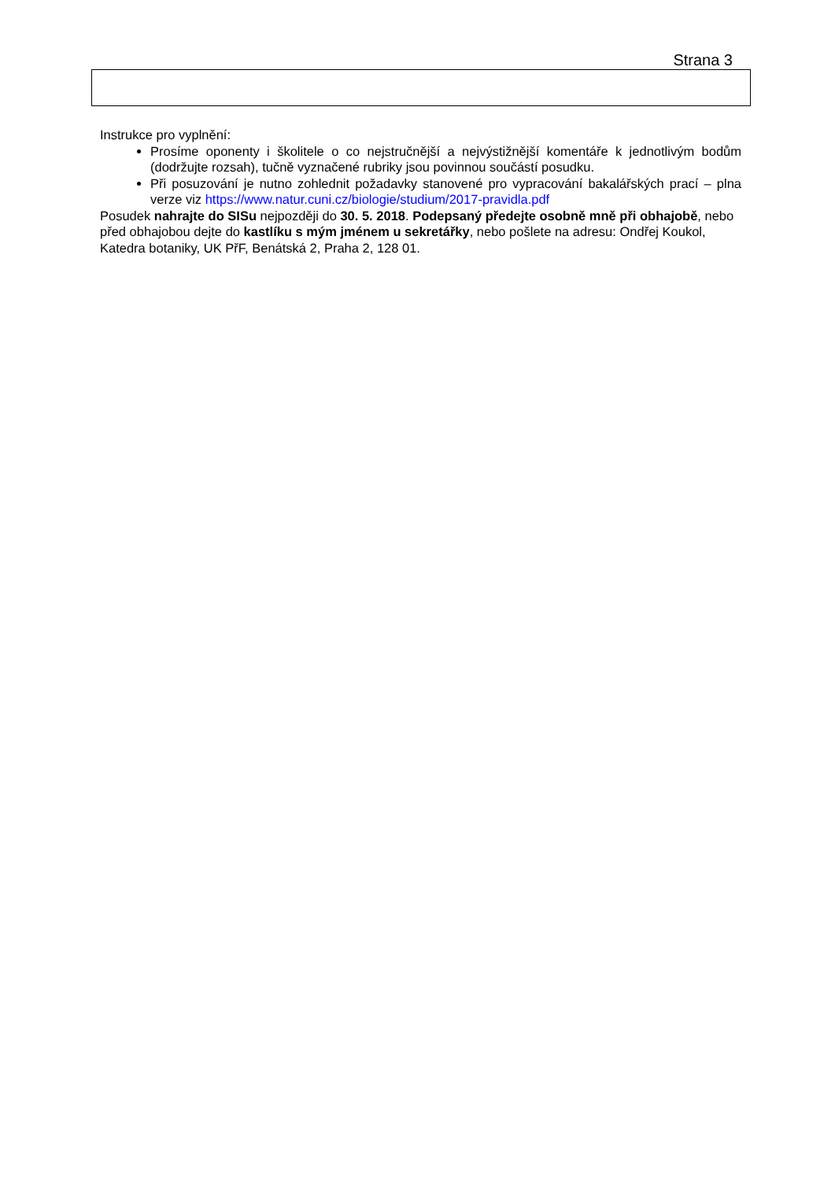Strana 3
Instrukce pro vyplnění:
Prosíme oponenty i školitele o co nejstručnější a nejvýstižnější komentáře k jednotlivým bodům (dodržujte rozsah), tučně vyznačené rubriky jsou povinnou součástí posudku.
Při posuzování je nutno zohlednit požadavky stanovené pro vypracování bakalářských prací – plna verze viz https://www.natur.cuni.cz/biologie/studium/2017-pravidla.pdf
Posudek nahrajte do SISu nejpozději do 30. 5. 2018. Podepsaný předejte osobně mně při obhajobě, nebo před obhajobou dejte do kastlíku s mým jménem u sekretářky, nebo pošlete na adresu: Ondřej Koukol, Katedra botaniky, UK PřF, Benátská 2, Praha 2, 128 01.